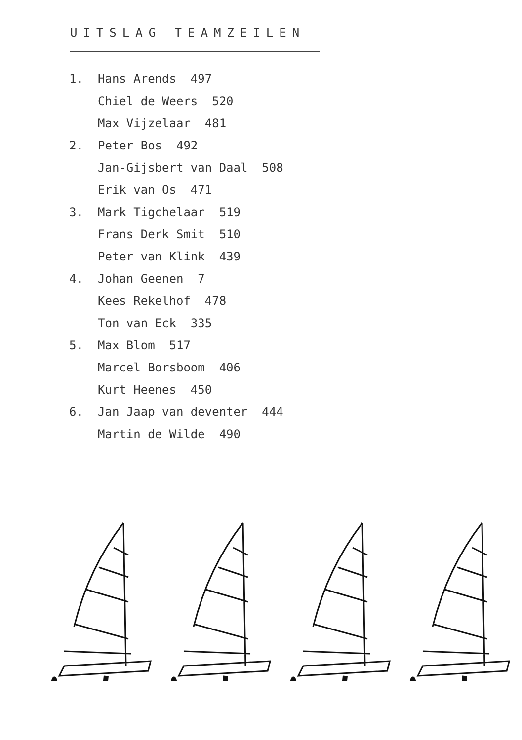UITSLAG TEAMZEILEN
1. Hans Arends 497
Chiel de Weers 520
Max Vijzelaar 481
2. Peter Bos 492
Jan-Gijsbert van Daal 508
Erik van Os 471
3. Mark Tigchelaar 519
Frans Derk Smit 510
Peter van Klink 439
4. Johan Geenen 7
Kees Rekelhof 478
Ton van Eck 335
5. Max Blom 517
Marcel Borsboom 406
Kurt Heenes 450
6. Jan Jaap van deventer 444
Martin de Wilde 490